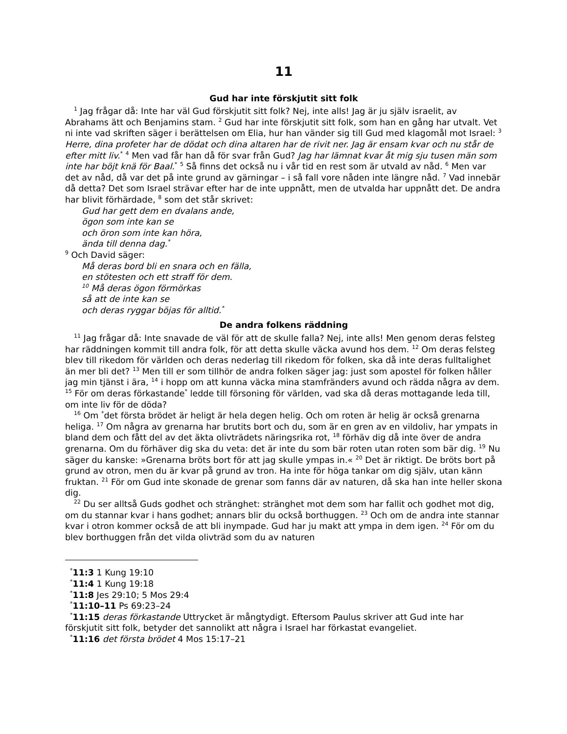11
Gud har inte förskjutit sitt folk
<sup>1</sup> Jag frågar då: Inte har väl Gud förskjutit sitt folk? Nej, inte alls! Jag är ju själv israelit, av Abrahams ätt och Benjamins stam. <sup>2</sup> Gud har inte förskjutit sitt folk, som han en gång har utvalt. Vet ni inte vad skriften säger i berättelsen om Elia, hur han vänder sig till Gud med klagomål mot Israel: <sup>3</sup> Herre, dina profeter har de dödat och dina altaren har de rivit ner. Jag är ensam kvar och nu står de efter mitt liv.<sup>*</sup> <sup>4</sup> Men vad får han då för svar från Gud? Jag har lämnat kvar åt mig sju tusen män som inte har böjt knä för Baal.<sup>*</sup> <sup>5</sup> Så finns det också nu i vår tid en rest som är utvald av nåd. <sup>6</sup> Men var det av nåd, då var det på inte grund av gärningar – i så fall vore nåden inte längre nåd. <sup>7</sup> Vad innebär då detta? Det som Israel strävar efter har de inte uppnått, men de utvalda har uppnått det. De andra har blivit förhärdade, <sup>8</sup> som det står skrivet:
Gud har gett dem en dvalans ande,
ögon som inte kan se
och öron som inte kan höra,
ända till denna dag.<sup>*</sup>
<sup>9</sup> Och David säger:
Må deras bord bli en snara och en fälla,
en stötesten och ett straff för dem.
<sup>10</sup> Må deras ögon förmörkas
så att de inte kan se
och deras ryggar böjas för alltid.<sup>*</sup>
De andra folkens räddning
<sup>11</sup> Jag frågar då: Inte snavade de väl för att de skulle falla? Nej, inte alls! Men genom deras felsteg har räddningen kommit till andra folk, för att detta skulle väcka avund hos dem. <sup>12</sup> Om deras felsteg blev till rikedom för världen och deras nederlag till rikedom för folken, ska då inte deras fulltalighet än mer bli det? <sup>13</sup> Men till er som tillhör de andra folken säger jag: just som apostel för folken håller jag min tjänst i ära, <sup>14</sup> i hopp om att kunna väcka mina stamfränders avund och rädda några av dem. <sup>15</sup> För om deras förkastande<sup>*</sup> ledde till försoning för världen, vad ska då deras mottagande leda till, om inte liv för de döda?
<sup>16</sup> Om <sup>*</sup>det första brödet är heligt är hela degen helig. Och om roten är helig är också grenarna heliga. <sup>17</sup> Om några av grenarna har brutits bort och du, som är en gren av en vildoliv, har ympats in bland dem och fått del av det äkta olivträdets näringsrika rot, <sup>18</sup> förhäv dig då inte över de andra grenarna. Om du förhäver dig ska du veta: det är inte du som bär roten utan roten som bär dig. <sup>19</sup> Nu säger du kanske: »Grenarna bröts bort för att jag skulle ympas in.« <sup>20</sup> Det är riktigt. De bröts bort på grund av otron, men du är kvar på grund av tron. Ha inte för höga tankar om dig själv, utan känn fruktan. <sup>21</sup> För om Gud inte skonade de grenar som fanns där av naturen, då ska han inte heller skona dig.
<sup>22</sup> Du ser alltså Guds godhet och stränghet: stränghet mot dem som har fallit och godhet mot dig, om du stannar kvar i hans godhet; annars blir du också borthuggen. <sup>23</sup> Och om de andra inte stannar kvar i otron kommer också de att bli inympade. Gud har ju makt att ympa in dem igen. <sup>24</sup> För om du blev borthuggen från det vilda olivträd som du av naturen
<sup>*</sup> 11:3 1 Kung 19:10
<sup>*</sup> 11:4 1 Kung 19:18
<sup>*</sup> 11:8 Jes 29:10; 5 Mos 29:4
<sup>*</sup> 11:10–11 Ps 69:23–24
<sup>*</sup> 11:15 deras förkastande Uttrycket är mångtydigt. Eftersom Paulus skriver att Gud inte har förskjutit sitt folk, betyder det sannolikt att några i Israel har förkastat evangeliet.
<sup>*</sup> 11:16 det första brödet 4 Mos 15:17–21